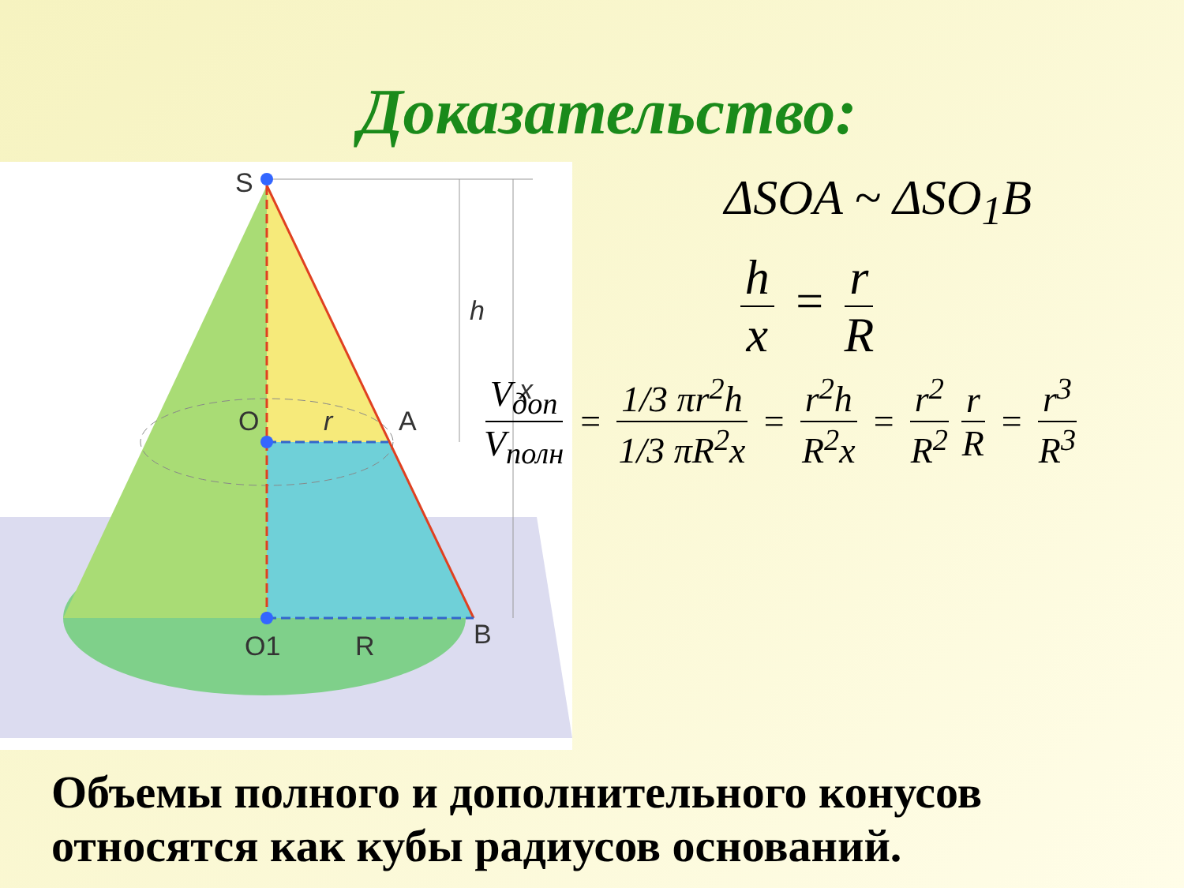Доказательство:
S
O
A
O1
R
B
r
h
x
ΔSOA ~ ΔSO<sub>1</sub>B
h x = r R
V<sub>доп</sub> V<sub>полн</sub> = 1/3 πr<sup>2</sup>h 1/3 πR<sup>2</sup>x = r<sup>2</sup>h R<sup>2</sup>x = r<sup>2</sup> R<sup>2</sup> r R = r<sup>3</sup> R<sup>3</sup>
Объемы полного и дополнительного конусов относятся как кубы радиусов оснований.